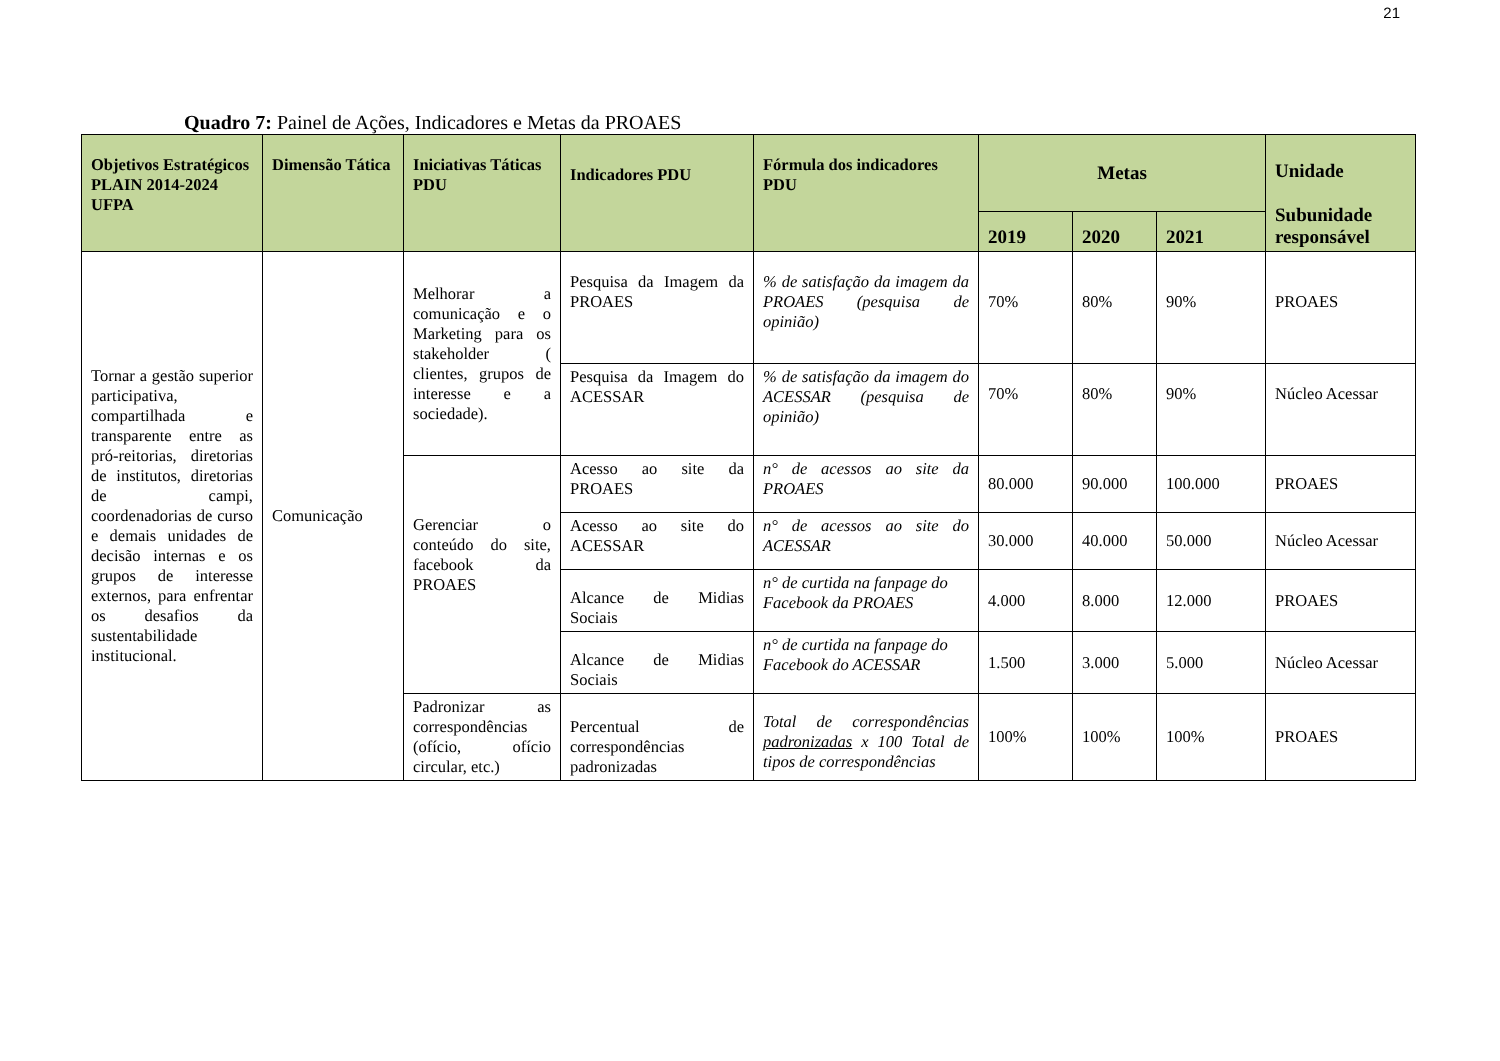21
Quadro 7: Painel de Ações, Indicadores e Metas da PROAES
| Objetivos Estratégicos PLAIN 2014-2024 UFPA | Dimensão Tática | Iniciativas Táticas PDU | Indicadores PDU | Fórmula dos indicadores PDU | Metas | | | Unidade Subunidade responsável |
| --- | --- | --- | --- | --- | --- | --- | --- | --- |
| | | | | | 2019 | 2020 | 2021 | |
| Tornar a gestão superior participativa, compartilhada e transparente entre as pró-reitorias, diretorias de institutos, diretorias de campi, coordenadorias de curso e demais unidades de decisão internas e os grupos de interesse externos, para enfrentar os desafios da sustentabilidade institucional. | Comunicação | Melhorar a comunicação e o Marketing para os stakeholder ( clientes, grupos de interesse e a sociedade). | Pesquisa da Imagem da PROAES | % de satisfação da imagem da PROAES (pesquisa de opinião) | 70% | 80% | 90% | PROAES |
| | | | Pesquisa da Imagem do ACESSAR | % de satisfação da imagem do ACESSAR (pesquisa de opinião) | 70% | 80% | 90% | Núcleo Acessar |
| | | Gerenciar o conteúdo do site, facebook da PROAES | Acesso ao site da PROAES | n° de acessos ao site da PROAES | 80.000 | 90.000 | 100.000 | PROAES |
| | | | Acesso ao site do ACESSAR | n° de acessos ao site do ACESSAR | 30.000 | 40.000 | 50.000 | Núcleo Acessar |
| | | | Alcance de Midias Sociais | n° de curtida na fanpage do Facebook da PROAES | 4.000 | 8.000 | 12.000 | PROAES |
| | | | Alcance de Midias Sociais | n° de curtida na fanpage do Facebook do ACESSAR | 1.500 | 3.000 | 5.000 | Núcleo Acessar |
| | | Padronizar as correspondências (ofício, ofício circular, etc.) | Percentual de correspondências padronizadas | Total de correspondências padronizadas x 100 Total de tipos de correspondências | 100% | 100% | 100% | PROAES |